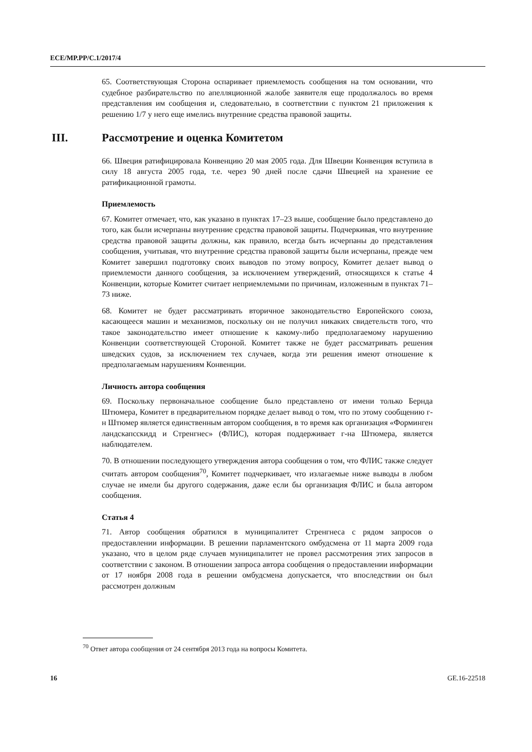ECE/MP.PP/C.1/2017/4
65. Соответствующая Сторона оспаривает приемлемость сообщения на том основании, что судебное разбирательство по апелляционной жалобе заявителя еще продолжалось во время представления им сообщения и, следовательно, в соответствии с пунктом 21 приложения к решению 1/7 у него еще имелись внутренние средства правовой защиты.
III. Рассмотрение и оценка Комитетом
66. Швеция ратифицировала Конвенцию 20 мая 2005 года. Для Швеции Конвенция вступила в силу 18 августа 2005 года, т.е. через 90 дней после сдачи Швецией на хранение ее ратификационной грамоты.
Приемлемость
67. Комитет отмечает, что, как указано в пунктах 17–23 выше, сообщение было представлено до того, как были исчерпаны внутренние средства правовой защиты. Подчеркивая, что внутренние средства правовой защиты должны, как правило, всегда быть исчерпаны до представления сообщения, учитывая, что внутренние средства правовой защиты были исчерпаны, прежде чем Комитет завершил подготовку своих выводов по этому вопросу, Комитет делает вывод о приемлемости данного сообщения, за исключением утверждений, относящихся к статье 4 Конвенции, которые Комитет считает неприемлемыми по причинам, изложенным в пунктах 71–73 ниже.
68. Комитет не будет рассматривать вторичное законодательство Европейского союза, касающееся машин и механизмов, поскольку он не получил никаких свидетельств того, что такое законодательство имеет отношение к какому-либо предполагаемому нарушению Конвенции соответствующей Стороной. Комитет также не будет рассматривать решения шведских судов, за исключением тех случаев, когда эти решения имеют отношение к предполагаемым нарушениям Конвенции.
Личность автора сообщения
69. Поскольку первоначальное сообщение было представлено от имени только Бернда Штюмера, Комитет в предварительном порядке делает вывод о том, что по этому сообщению г-н Штюмер является единственным автором сообщения, в то время как организация «Форминген ландскапсскидд и Стренгнес» (ФЛИС), которая поддерживает г-на Штюмера, является наблюдателем.
70. В отношении последующего утверждения автора сообщения о том, что ФЛИС также следует считать автором сообщения<sup>70</sup>, Комитет подчеркивает, что излагаемые ниже выводы в любом случае не имели бы другого содержания, даже если бы организация ФЛИС и была автором сообщения.
Статья 4
71. Автор сообщения обратился в муниципалитет Стренгнеса с рядом запросов о предоставлении информации. В решении парламентского омбудсмена от 11 марта 2009 года указано, что в целом ряде случаев муниципалитет не провел рассмотрения этих запросов в соответствии с законом. В отношении запроса автора сообщения о предоставлении информации от 17 ноября 2008 года в решении омбудсмена допускается, что впоследствии он был рассмотрен должным
<sup>70</sup> Ответ автора сообщения от 24 сентября 2013 года на вопросы Комитета.
16 GE.16-22518